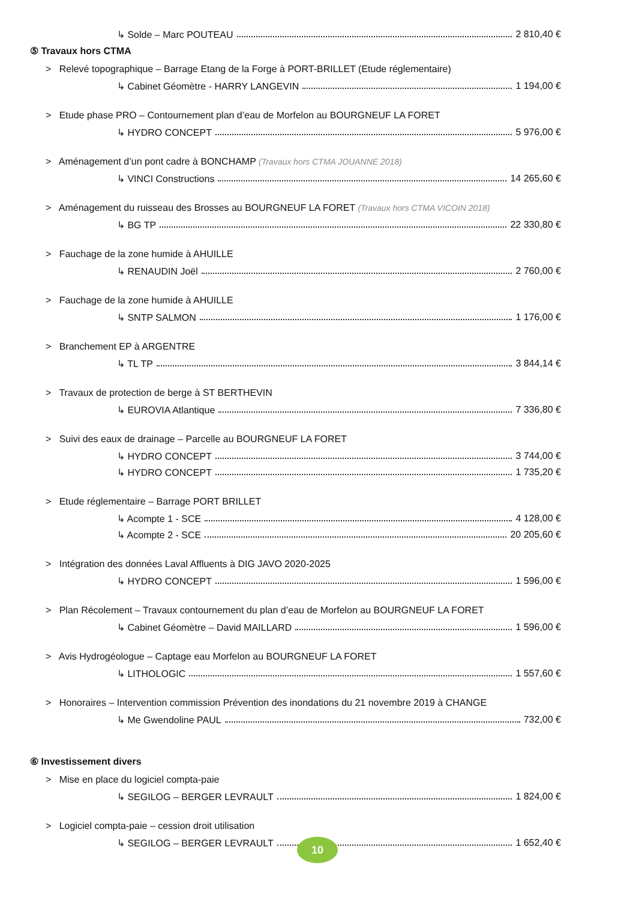↳ Solde – Marc POUTEAU 2 810,40 €
⑤ Travaux hors CTMA
> Relevé topographique – Barrage Etang de la Forge à PORT-BRILLET (Etude réglementaire)
↳ Cabinet Géomètre - HARRY LANGEVIN 1 194,00 €
> Etude phase PRO – Contournement plan d’eau de Morfelon au BOURGNEUF LA FORET
↳ HYDRO CONCEPT 5 976,00 €
> Aménagement d’un pont cadre à BONCHAMP (Travaux hors CTMA JOUANNE 2018)
↳ VINCI Constructions 14 265,60 €
> Aménagement du ruisseau des Brosses au BOURGNEUF LA FORET (Travaux hors CTMA VICOIN 2018)
↳ BG TP 22 330,80 €
> Fauchage de la zone humide à AHUILLE
↳ RENAUDIN Joël 2 760,00 €
> Fauchage de la zone humide à AHUILLE
↳ SNTP SALMON 1 176,00 €
> Branchement EP à ARGENTRE
↳ TL TP 3 844,14 €
> Travaux de protection de berge à ST BERTHEVIN
↳ EUROVIA Atlantique 7 336,80 €
> Suivi des eaux de drainage – Parcelle au BOURGNEUF LA FORET
↳ HYDRO CONCEPT 3 744,00 €
↳ HYDRO CONCEPT 1 735,20 €
> Etude réglementaire – Barrage PORT BRILLET
↳ Acompte 1 - SCE 4 128,00 €
↳ Acompte 2 - SCE 20 205,60 €
> Intégration des données Laval Affluents à DIG JAVO 2020-2025
↳ HYDRO CONCEPT 1 596,00 €
> Plan Récolement – Travaux contournement du plan d’eau de Morfelon au BOURGNEUF LA FORET
↳ Cabinet Géomètre – David MAILLARD 1 596,00 €
> Avis Hydrogéologue – Captage eau Morfelon au BOURGNEUF LA FORET
↳ LITHOLOGIC 1 557,60 €
> Honoraires – Intervention commission Prévention des inondations du 21 novembre 2019 à CHANGE
↳ Me Gwendoline PAUL 732,00 €
⑥ Investissement divers
> Mise en place du logiciel compta-paie
↳ SEGILOG – BERGER LEVRAULT 1 824,00 €
> Logiciel compta-paie – cession droit utilisation
↳ SEGILOG – BERGER LEVRAULT 1 652,40 €
10